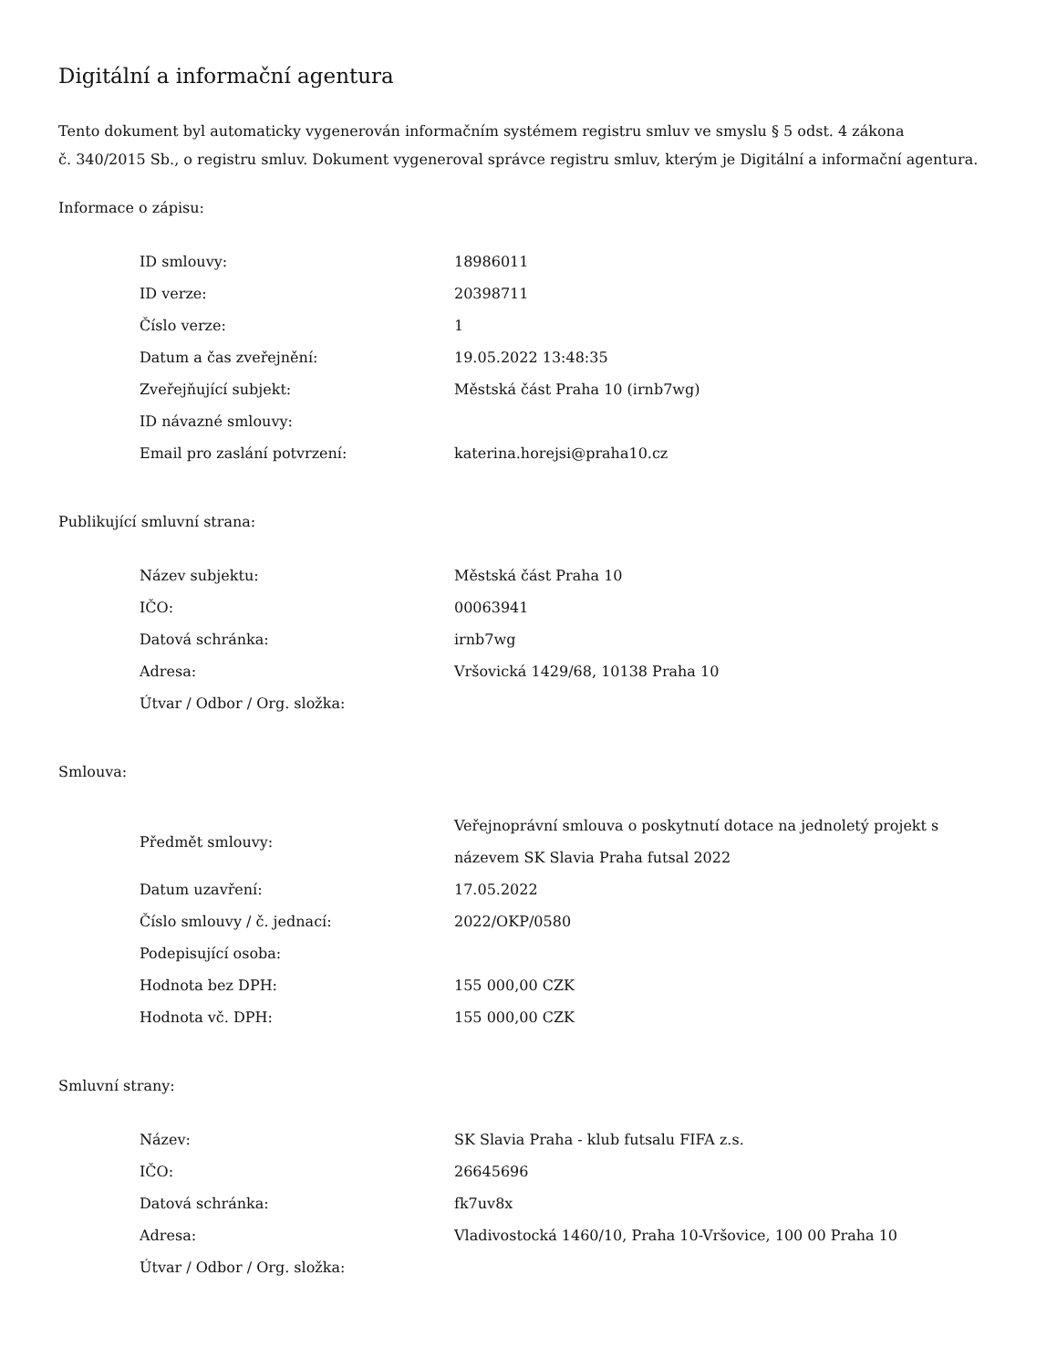Digitální a informační agentura
Tento dokument byl automaticky vygenerován informačním systémem registru smluv ve smyslu § 5 odst. 4 zákona
č. 340/2015 Sb., o registru smluv. Dokument vygeneroval správce registru smluv, kterým je Digitální a informační agentura.
Informace o zápisu:
| ID smlouvy: | 18986011 |
| ID verze: | 20398711 |
| Číslo verze: | 1 |
| Datum a čas zveřejnění: | 19.05.2022 13:48:35 |
| Zveřejňující subjekt: | Městská část Praha 10 (irnb7wg) |
| ID návazné smlouvy: | |
| Email pro zaslání potvrzení: | katerina.horejsi@praha10.cz |
Publikující smluvní strana:
| Název subjektu: | Městská část Praha 10 |
| IČO: | 00063941 |
| Datová schránka: | irnb7wg |
| Adresa: | Vršovická 1429/68, 10138 Praha 10 |
| Útvar / Odbor / Org. složka: | |
Smlouva:
| Předmět smlouvy: | Veřejnoprávní smlouva o poskytnutí dotace na jednoletý projekt s název­em SK Slavia Praha futsal 2022 |
| Datum uzavření: | 17.05.2022 |
| Číslo smlouvy / č. jednací: | 2022/OKP/0580 |
| Podepisující osoba: | |
| Hodnota bez DPH: | 155 000,00 CZK |
| Hodnota vč. DPH: | 155 000,00 CZK |
Smluvní strany:
| Název: | SK Slavia Praha - klub futsalu FIFA z.s. |
| IČO: | 26645696 |
| Datová schránka: | fk7uv8x |
| Adresa: | Vladivostocká 1460/10, Praha 10-Vršovice, 100 00 Praha 10 |
| Útvar / Odbor / Org. složka: | |